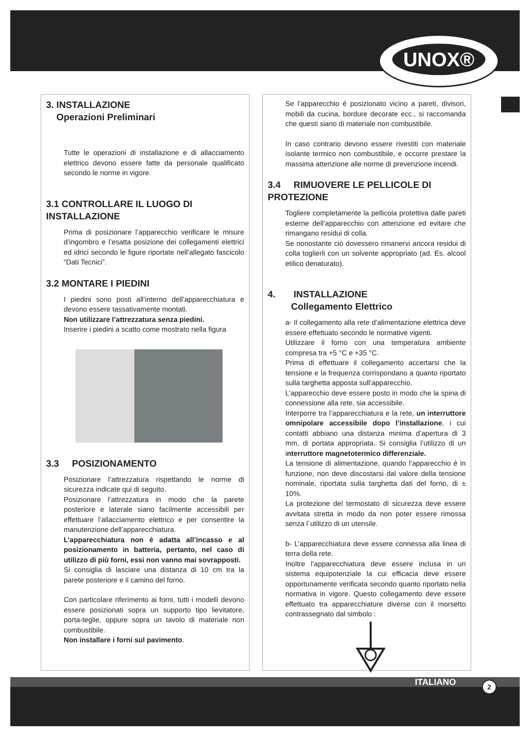UNOX®
3. INSTALLAZIONE
Operazioni Preliminari
Tutte le operazioni di installazione e di allacciamento elettrico devono essere fatte da personale qualificato secondo le norme in vigore.
3.1 CONTROLLARE IL LUOGO DI INSTALLAZIONE
Prima di posizionare l’apparecchio verificare le misure d’ingombro e l’esatta posizione dei collegamenti elettrici ed idrici secondo le figure riportate nell’allegato fascicolo “Dati Tecnici”.
3.2 MONTARE I PIEDINI
I piedini sono posti all’interno dell’apparecchiatura e devono essere tassativamente montati.
Non utilizzare l’attrezzatura senza piedini.
Inserire i piedini a scatto come mostrato nella figura
3.3 POSIZIONAMENTO
Posizionare l’attrezzatura rispettando le norme di sicurezza indicate qui di seguito.
Posizionare l’attrezzatura in modo che la parete posteriore e laterale siano facilmente accessibili per effettuare l’allacciamento elettrico e per consentire la manutenzione dell’apparecchiatura.
L’apparecchiatura non è adatta all’incasso e al posizionamento in batteria, pertanto, nel caso di utilizzo di più forni, essi non vanno mai sovrapposti.
Si consiglia di lasciare una distanza di 10 cm tra la parete posteriore e il camino del forno.
Con particolare riferimento ai forni, tutti i modelli devono essere posizionati sopra un supporto tipo lievitatore, porta-teglie, oppure sopra un tavolo di materiale non combustibile.
Non installare i forni sul pavimento.
Se l’apparecchio é posizionato vicino a pareti, divisori, mobili da cucina, bordure decorate ecc., si raccomanda che questi siano di materiale non combustibile.
In caso contrario devono essere rivestiti con materiale isolante termico non combustibile, e occorre prestare la massima attenzione alle norme di prevenzione incendi.
3.4 RIMUOVERE LE PELLICOLE DI PROTEZIONE
Togliere completamente la pellicola protettiva dalle pareti esterne dell’apparecchio con attenzione ed evitare che rimangano residui di colla.
Se nonostante ciò dovessero rimanervi ancora residui di colla toglierli con un solvente appropriato (ad. Es. alcool etilico denaturato).
4. INSTALLAZIONE
Collegamento Elettrico
a- Il collegamento alla rete d’alimentazione elettrica deve essere effettuato secondo le normative vigenti.
Utilizzare il forno con una temperatura ambiente compresa tra +5 °C e +35 °C.
Prima di effettuare il collegamento accertarsi che la tensione e la frequenza corrispondano a quanto riportato sulla targhetta apposta sull’apparecchio.
L’apparecchio deve essere posto in modo che la spina di connessione alla rete, sia accessibile.
Interporre tra l’apparecchiatura e la rete, un interruttore omnipolare accessibile dopo l’installazione, i cui contatti abbiano una distanza minima d’apertura di 3 mm, di portata appropriata. Si consiglia l’utilizzo di un interruttore magnetotermico differenziale.
La tensione di alimentazione, quando l’apparecchio è in funzione, non deve discostarsi dal valore della tensione nominale, riportata sulla targhetta dati del forno, di ± 10%.
La protezione del termostato di sicurezza deve essere avvitata stretta in modo da non poter essere rimossa senza l´utilizzo di un utensile.
b- L’apparecchiatura deve essere connessa alla linea di terra della rete.
Inoltre l’apparecchiatura deve essere inclusa in un sistema equipotenziale la cui efficacia deve essere opportunamente verificata secondo quanto riportato nella normativa in vigore. Questo collegamento deve essere effettuato tra apparecchiature diverse con il morsetto contrassegnato dal simbolo :
ITALIANO 2